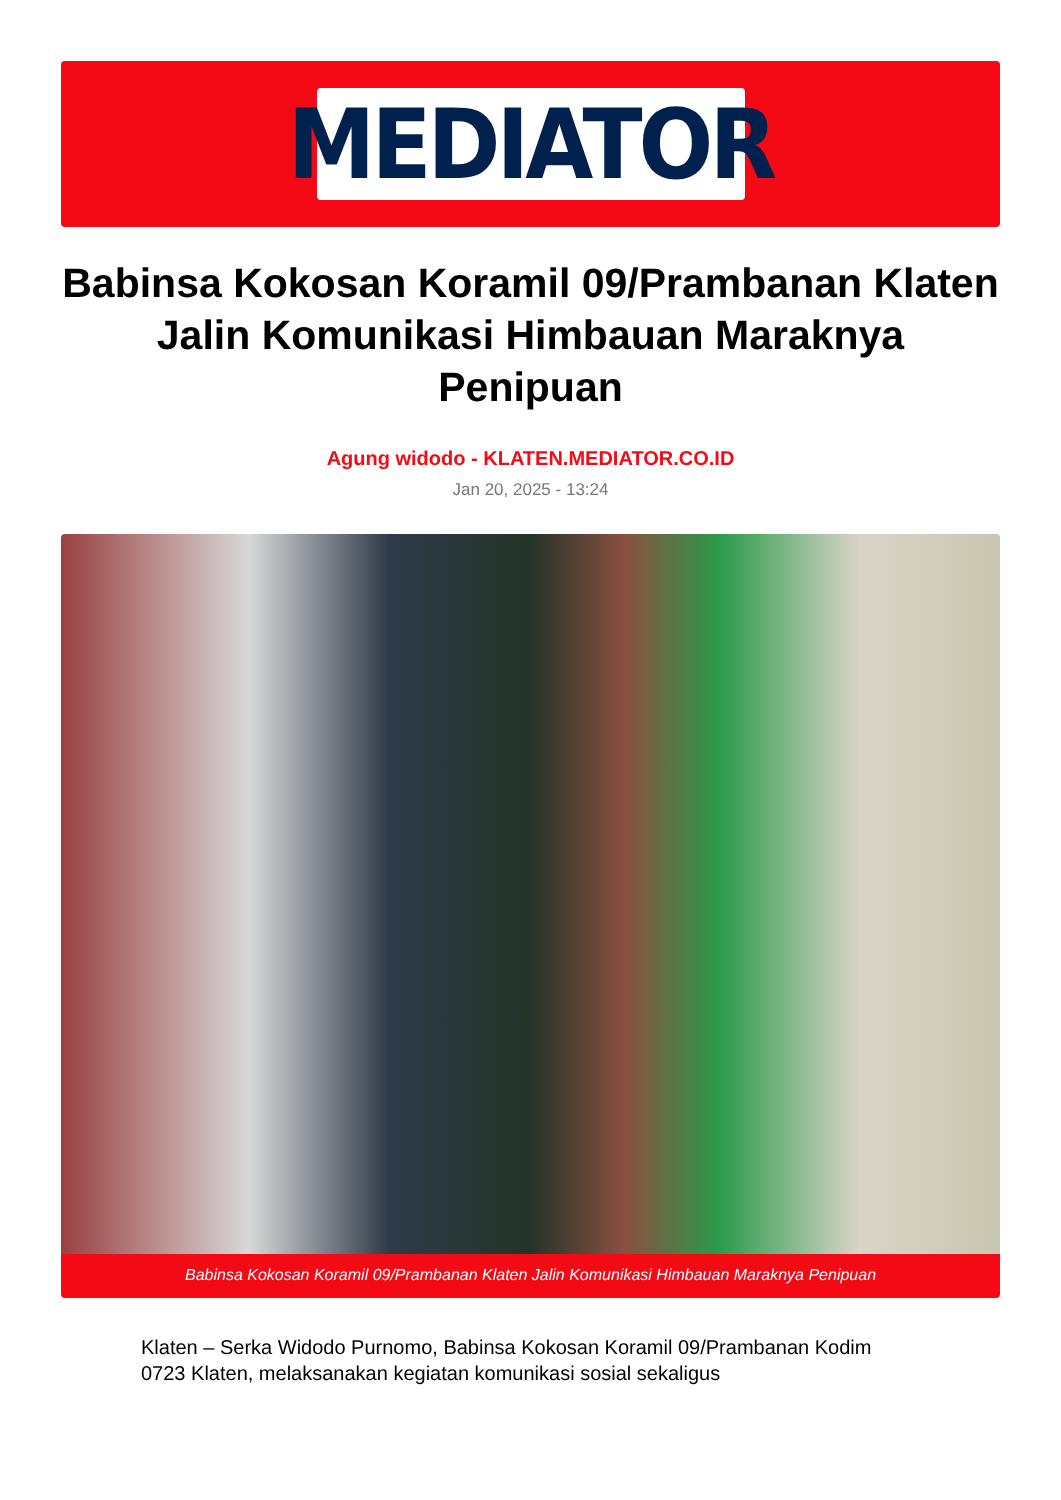MEDIATOR
Babinsa Kokosan Koramil 09/Prambanan Klaten Jalin Komunikasi Himbauan Maraknya Penipuan
Agung widodo - KLATEN.MEDIATOR.CO.ID
Jan 20, 2025 - 13:24
Babinsa Kokosan Koramil 09/Prambanan Klaten Jalin Komunikasi Himbauan Maraknya Penipuan
Klaten – Serka Widodo Purnomo, Babinsa Kokosan Koramil 09/Prambanan Kodim 0723 Klaten, melaksanakan kegiatan komunikasi sosial sekaligus